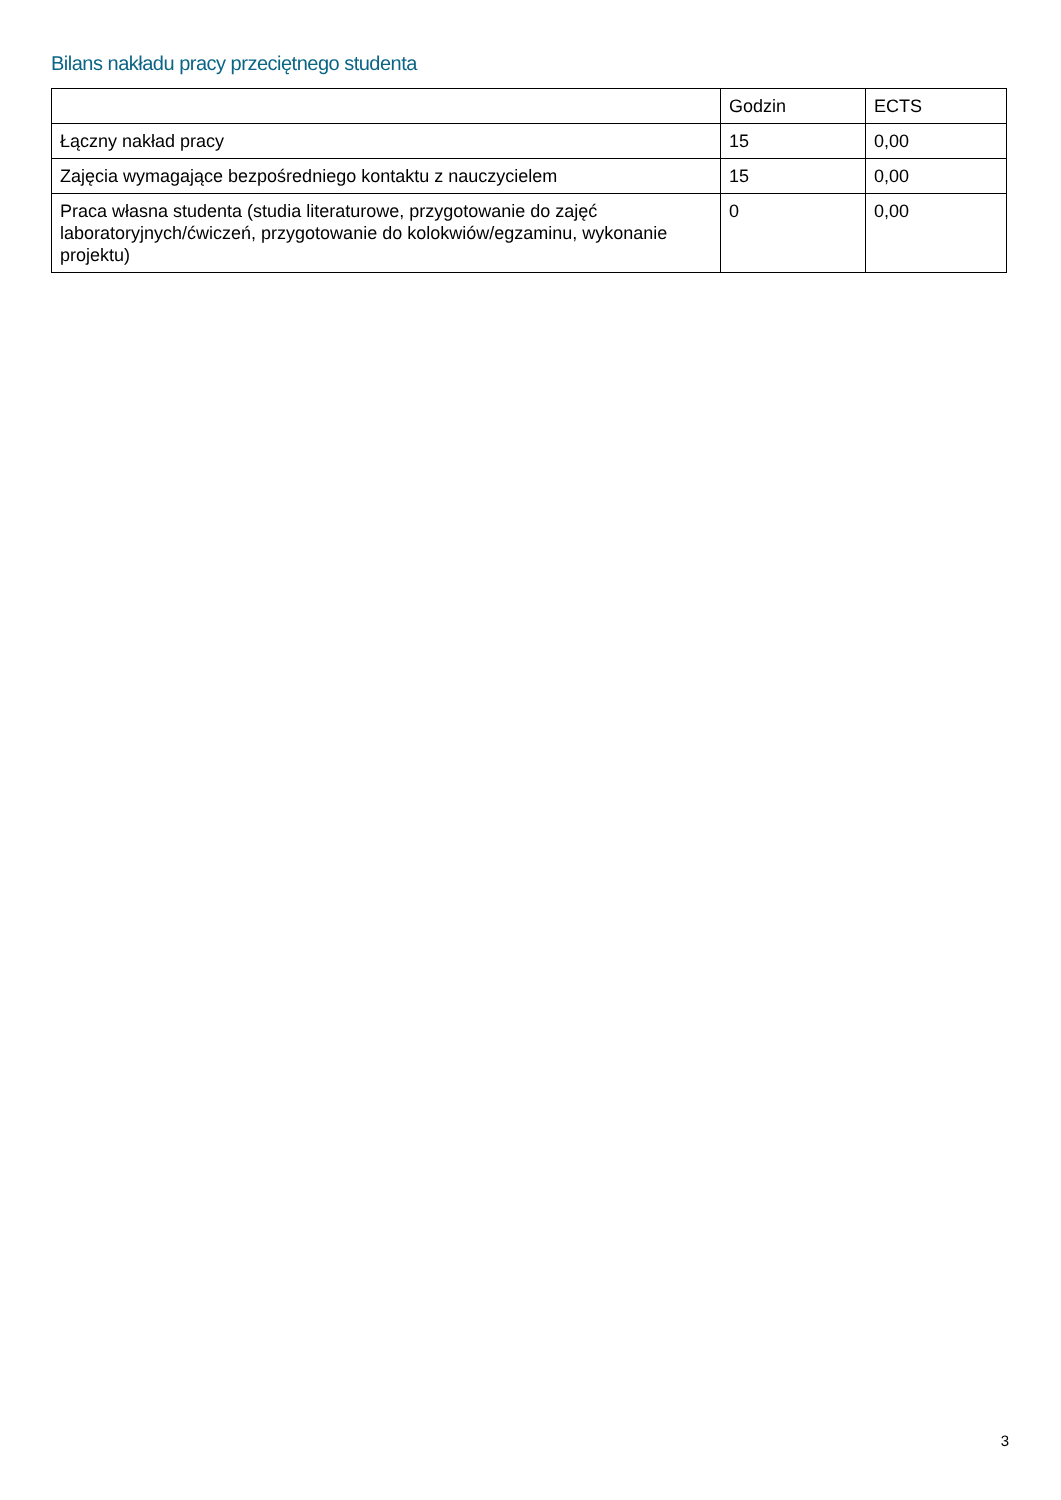Bilans nakładu pracy przeciętnego studenta
| | Godzin | ECTS |
| Łączny nakład pracy | 15 | 0,00 |
| Zajęcia wymagające bezpośredniego kontaktu z nauczycielem | 15 | 0,00 |
| Praca własna studenta (studia literaturowe, przygotowanie do zajęć laboratoryjnych/ćwiczeń, przygotowanie do kolokwiów/egzaminu, wykonanie projektu) | 0 | 0,00 |
3